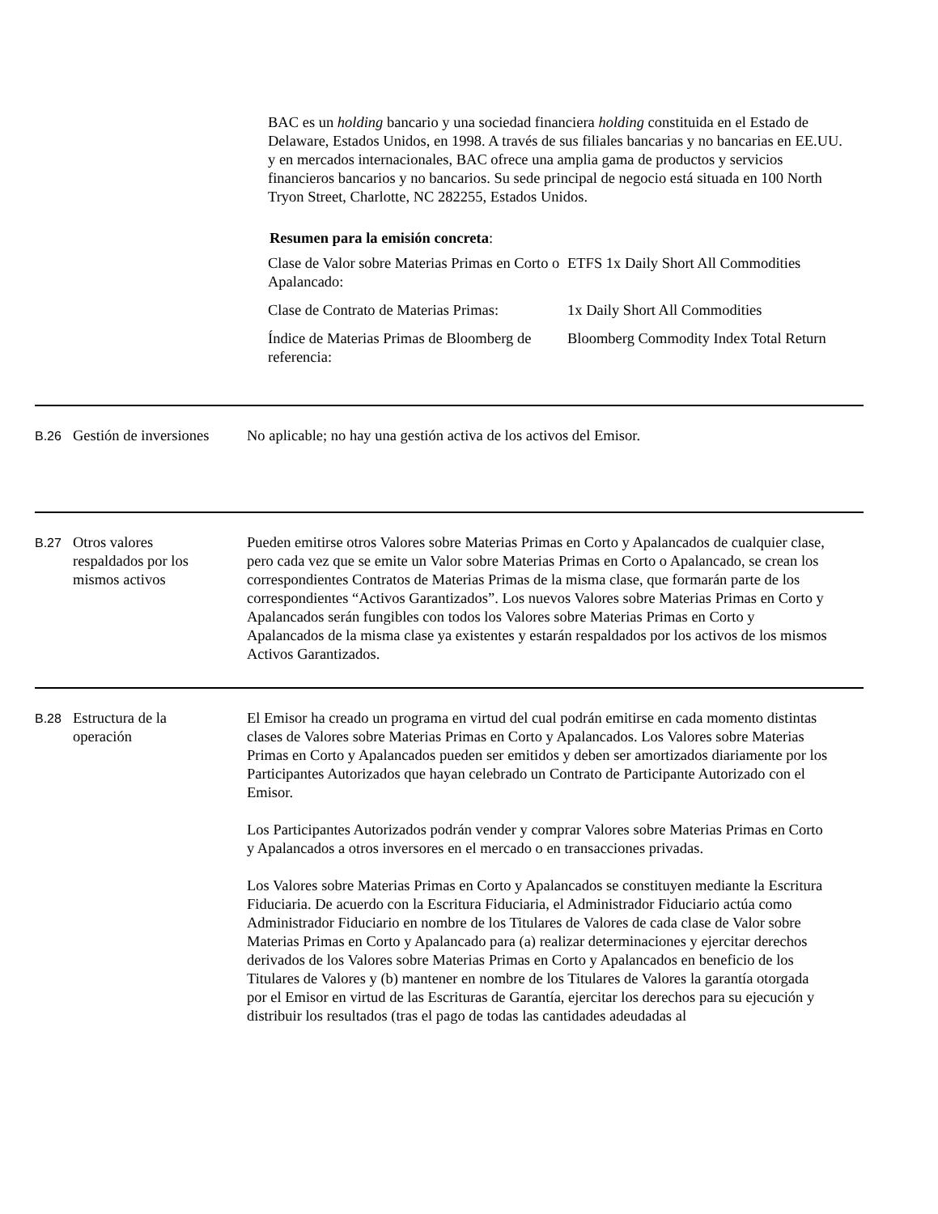BAC es un holding bancario y una sociedad financiera holding constituida en el Estado de Delaware, Estados Unidos, en 1998. A través de sus filiales bancarias y no bancarias en EE.UU. y en mercados internacionales, BAC ofrece una amplia gama de productos y servicios financieros bancarios y no bancarios. Su sede principal de negocio está situada en 100 North Tryon Street, Charlotte, NC 282255, Estados Unidos.
Resumen para la emisión concreta:
| Clase de Valor sobre Materias Primas en Corto o Apalancado: | ETFS 1x Daily Short All Commodities |
| Clase de Contrato de Materias Primas: | 1x Daily Short All Commodities |
| Índice de Materias Primas de Bloomberg de referencia: | Bloomberg Commodity Index Total Return |
B.26
Gestión de inversiones
No aplicable; no hay una gestión activa de los activos del Emisor.
B.27
Otros valores respaldados por los mismos activos
Pueden emitirse otros Valores sobre Materias Primas en Corto y Apalancados de cualquier clase, pero cada vez que se emite un Valor sobre Materias Primas en Corto o Apalancado, se crean los correspondientes Contratos de Materias Primas de la misma clase, que formarán parte de los correspondientes “Activos Garantizados”. Los nuevos Valores sobre Materias Primas en Corto y Apalancados serán fungibles con todos los Valores sobre Materias Primas en Corto y Apalancados de la misma clase ya existentes y estarán respaldados por los activos de los mismos Activos Garantizados.
B.28
Estructura de la operación
El Emisor ha creado un programa en virtud del cual podrán emitirse en cada momento distintas clases de Valores sobre Materias Primas en Corto y Apalancados. Los Valores sobre Materias Primas en Corto y Apalancados pueden ser emitidos y deben ser amortizados diariamente por los Participantes Autorizados que hayan celebrado un Contrato de Participante Autorizado con el Emisor.
Los Participantes Autorizados podrán vender y comprar Valores sobre Materias Primas en Corto y Apalancados a otros inversores en el mercado o en transacciones privadas.
Los Valores sobre Materias Primas en Corto y Apalancados se constituyen mediante la Escritura Fiduciaria. De acuerdo con la Escritura Fiduciaria, el Administrador Fiduciario actúa como Administrador Fiduciario en nombre de los Titulares de Valores de cada clase de Valor sobre Materias Primas en Corto y Apalancado para (a) realizar determinaciones y ejercitar derechos derivados de los Valores sobre Materias Primas en Corto y Apalancados en beneficio de los Titulares de Valores y (b) mantener en nombre de los Titulares de Valores la garantía otorgada por el Emisor en virtud de las Escrituras de Garantía, ejercitar los derechos para su ejecución y distribuir los resultados (tras el pago de todas las cantidades adeudadas al